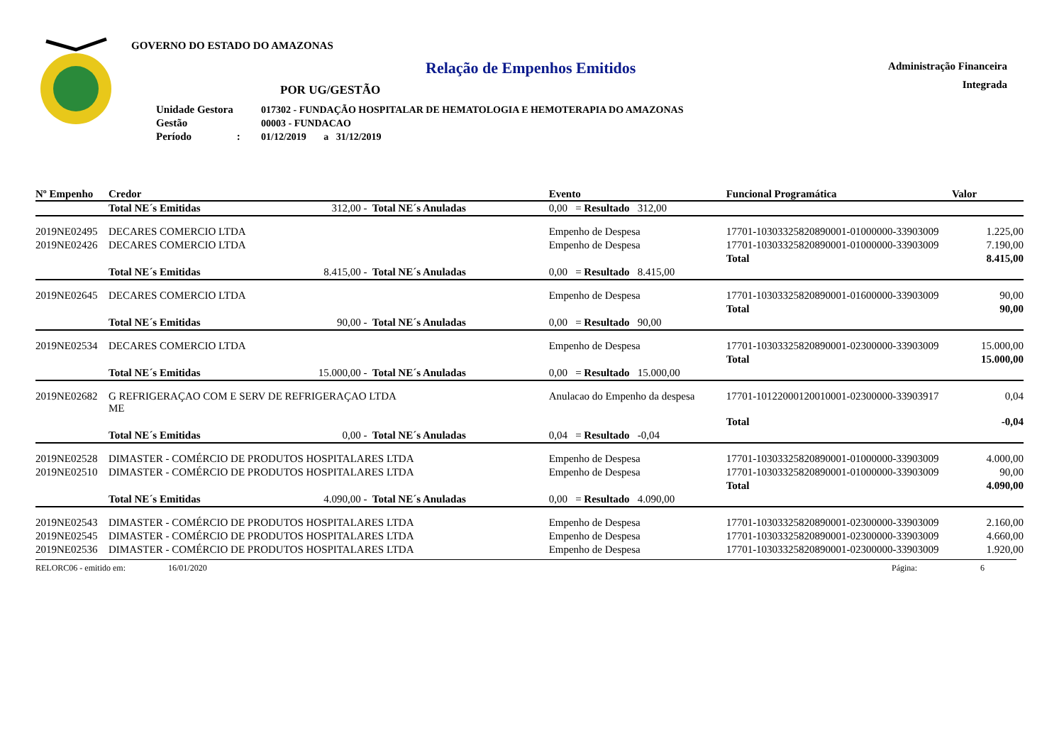GOVERNO DO ESTADO DO AMAZONAS
Relação de Empenhos Emitidos
POR UG/GESTÃO
| Unidade Gestora | 017302 - FUNDAÇÃO HOSPITALAR DE HEMATOLOGIA E HEMOTERAPIA DO AMAZONAS |
| Gestão | 00003 - FUNDACAO |
| Período : | 01/12/2019 a 31/12/2019 |
Administração Financeira
Integrada
| Nº Empenho | Credor | | | Evento | Funcional Programática | | Valor |
| --- | --- | --- | --- | --- | --- | --- | --- |
| | Total NE´s Emitidas | 312,00 - | Total NE´s Anuladas | 0,00 = Resultado 312,00 | | | |
| 2019NE02495 | DECARES COMERCIO LTDA | | | Empenho de Despesa | 17701-10303325820890001-01000000-33903009 | | 1.225,00 |
| 2019NE02426 | DECARES COMERCIO LTDA | | | Empenho de Despesa | 17701-10303325820890001-01000000-33903009 | | 7.190,00 |
| | | | | | | Total | 8.415,00 |
| | Total NE´s Emitidas | 8.415,00 - | Total NE´s Anuladas | 0,00 = Resultado 8.415,00 | | | |
| 2019NE02645 | DECARES COMERCIO LTDA | | | Empenho de Despesa | 17701-10303325820890001-01600000-33903009 | | 90,00 |
| | | | | | | Total | 90,00 |
| | Total NE´s Emitidas | 90,00 - | Total NE´s Anuladas | 0,00 = Resultado 90,00 | | | |
| 2019NE02534 | DECARES COMERCIO LTDA | | | Empenho de Despesa | 17701-10303325820890001-02300000-33903009 | | 15.000,00 |
| | | | | | | Total | 15.000,00 |
| | Total NE´s Emitidas | 15.000,00 - | Total NE´s Anuladas | 0,00 = Resultado 15.000,00 | | | |
| 2019NE02682 | G REFRIGERAÇAO COM E SERV DE REFRIGERAÇAO LTDA ME | | | Anulacao do Empenho da despesa | 17701-10122000120010001-02300000-33903917 | | 0,04 |
| | | | | | | Total | -0,04 |
| | Total NE´s Emitidas | 0,00 - | Total NE´s Anuladas | 0,04 = Resultado -0,04 | | | |
| 2019NE02528 | DIMASTER - COMÉRCIO DE PRODUTOS HOSPITALARES LTDA | | | Empenho de Despesa | 17701-10303325820890001-01000000-33903009 | | 4.000,00 |
| 2019NE02510 | DIMASTER - COMÉRCIO DE PRODUTOS HOSPITALARES LTDA | | | Empenho de Despesa | 17701-10303325820890001-01000000-33903009 | | 90,00 |
| | | | | | | Total | 4.090,00 |
| | Total NE´s Emitidas | 4.090,00 - | Total NE´s Anuladas | 0,00 = Resultado 4.090,00 | | | |
| 2019NE02543 | DIMASTER - COMÉRCIO DE PRODUTOS HOSPITALARES LTDA | | | Empenho de Despesa | 17701-10303325820890001-02300000-33903009 | | 2.160,00 |
| 2019NE02545 | DIMASTER - COMÉRCIO DE PRODUTOS HOSPITALARES LTDA | | | Empenho de Despesa | 17701-10303325820890001-02300000-33903009 | | 4.660,00 |
| 2019NE02536 | DIMASTER - COMÉRCIO DE PRODUTOS HOSPITALARES LTDA | | | Empenho de Despesa | 17701-10303325820890001-02300000-33903009 | | 1.920,00 |
RELORC06 - emitido em: 16/01/2020 Página: 6